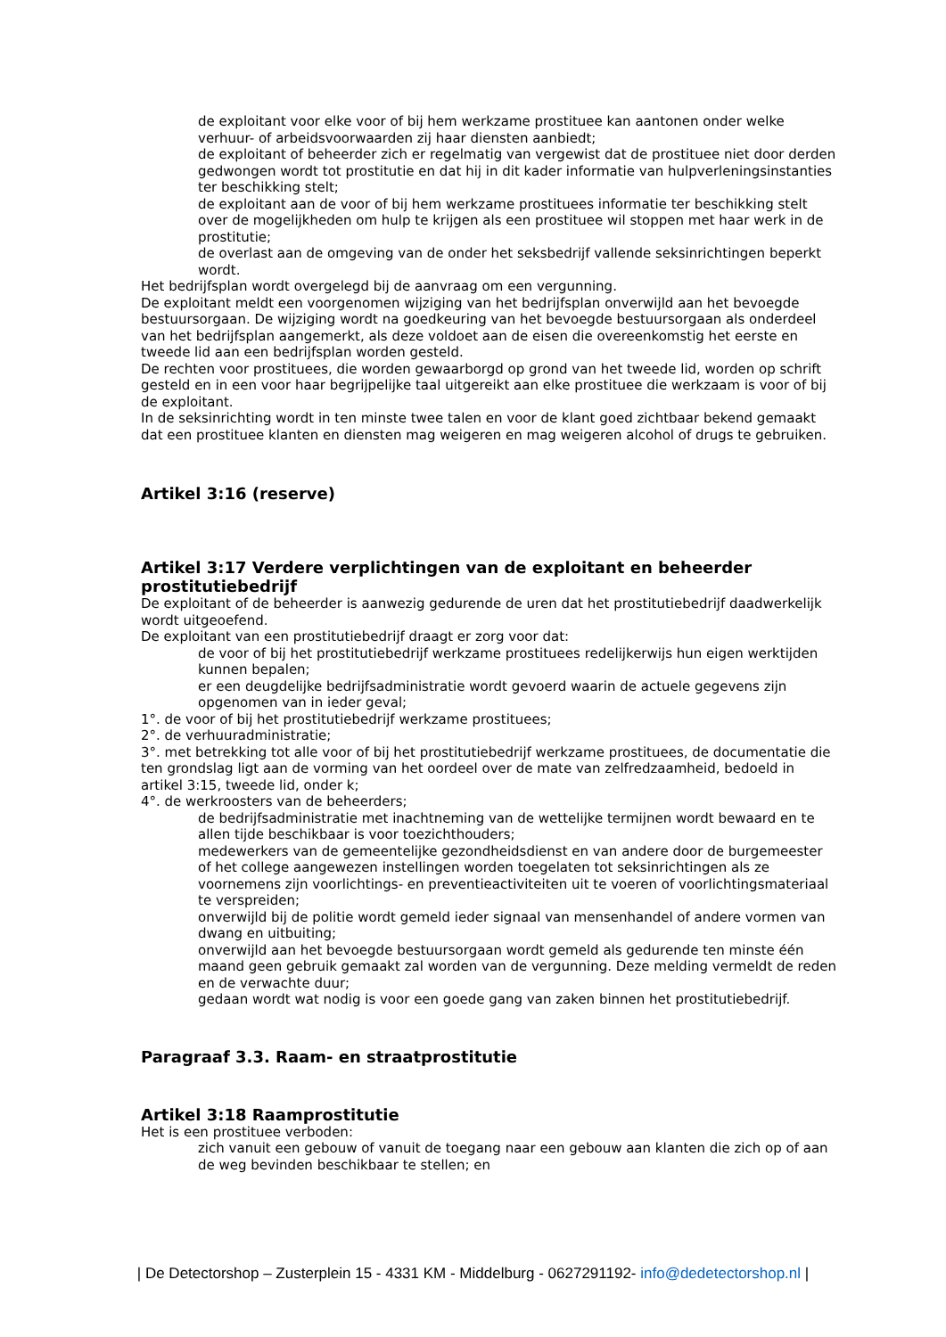de exploitant voor elke voor of bij hem werkzame prostituee kan aantonen onder welke verhuur- of arbeidsvoorwaarden zij haar diensten aanbiedt;
de exploitant of beheerder zich er regelmatig van vergewist dat de prostituee niet door derden gedwongen wordt tot prostitutie en dat hij in dit kader informatie van hulpverleningsinstanties ter beschikking stelt;
de exploitant aan de voor of bij hem werkzame prostituees informatie ter beschikking stelt over de mogelijkheden om hulp te krijgen als een prostituee wil stoppen met haar werk in de prostitutie;
de overlast aan de omgeving van de onder het seksbedrijf vallende seksinrichtingen beperkt wordt.
Het bedrijfsplan wordt overgelegd bij de aanvraag om een vergunning.
De exploitant meldt een voorgenomen wijziging van het bedrijfsplan onverwijld aan het bevoegde bestuursorgaan. De wijziging wordt na goedkeuring van het bevoegde bestuursorgaan als onderdeel van het bedrijfsplan aangemerkt, als deze voldoet aan de eisen die overeenkomstig het eerste en tweede lid aan een bedrijfsplan worden gesteld.
De rechten voor prostituees, die worden gewaarborgd op grond van het tweede lid, worden op schrift gesteld en in een voor haar begrijpelijke taal uitgereikt aan elke prostituee die werkzaam is voor of bij de exploitant.
In de seksinrichting wordt in ten minste twee talen en voor de klant goed zichtbaar bekend gemaakt dat een prostituee klanten en diensten mag weigeren en mag weigeren alcohol of drugs te gebruiken.
Artikel 3:16 (reserve)
Artikel 3:17 Verdere verplichtingen van de exploitant en beheerder prostitutiebedrijf
De exploitant of de beheerder is aanwezig gedurende de uren dat het prostitutiebedrijf daadwerkelijk wordt uitgeoefend.
De exploitant van een prostitutiebedrijf draagt er zorg voor dat:
de voor of bij het prostitutiebedrijf werkzame prostituees redelijkerwijs hun eigen werktijden kunnen bepalen;
er een deugdelijke bedrijfsadministratie wordt gevoerd waarin de actuele gegevens zijn opgenomen van in ieder geval;
1°. de voor of bij het prostitutiebedrijf werkzame prostituees;
2°. de verhuuradministratie;
3°. met betrekking tot alle voor of bij het prostitutiebedrijf werkzame prostituees, de documentatie die ten grondslag ligt aan de vorming van het oordeel over de mate van zelfredzaamheid, bedoeld in artikel 3:15, tweede lid, onder k;
4°. de werkroosters van de beheerders;
de bedrijfsadministratie met inachtneming van de wettelijke termijnen wordt bewaard en te allen tijde beschikbaar is voor toezichthouders;
medewerkers van de gemeentelijke gezondheidsdienst en van andere door de burgemeester of het college aangewezen instellingen worden toegelaten tot seksinrichtingen als ze voornemens zijn voorlichtings- en preventieactiviteiten uit te voeren of voorlichtingsmateriaal te verspreiden;
onverwijld bij de politie wordt gemeld ieder signaal van mensenhandel of andere vormen van dwang en uitbuiting;
onverwijld aan het bevoegde bestuursorgaan wordt gemeld als gedurende ten minste één maand geen gebruik gemaakt zal worden van de vergunning. Deze melding vermeldt de reden en de verwachte duur;
gedaan wordt wat nodig is voor een goede gang van zaken binnen het prostitutiebedrijf.
Paragraaf 3.3. Raam- en straatprostitutie
Artikel 3:18 Raamprostitutie
Het is een prostituee verboden:
zich vanuit een gebouw of vanuit de toegang naar een gebouw aan klanten die zich op of aan de weg bevinden beschikbaar te stellen; en
| De Detectorshop – Zusterplein 15 - 4331 KM - Middelburg - 0627291192- info@dedetectorshop.nl |